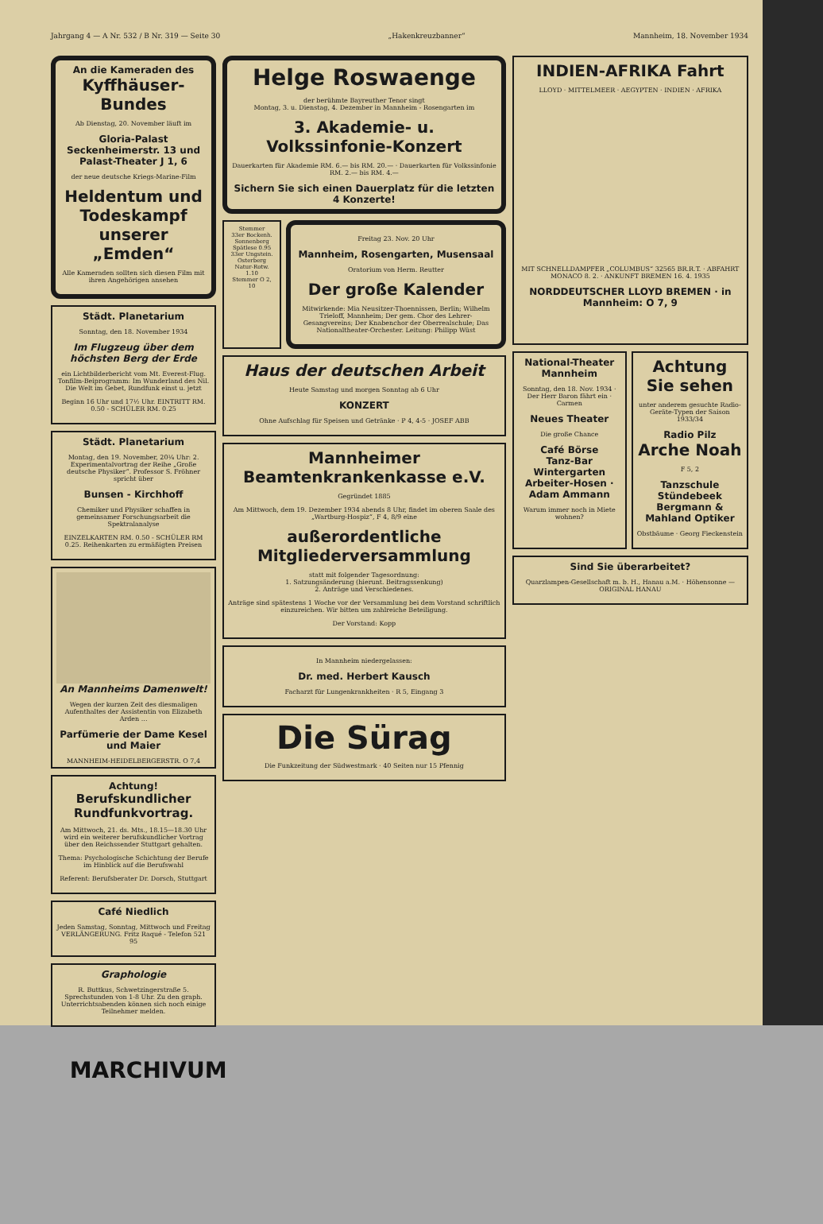Jahrgang 4 — A Nr. 532 / B Nr. 319 — Seite 30 „Hakenkreuzbanner“Mannheim, 18. November 1934
An die Kameraden des
Kyffhäuser-Bundes
Ab Dienstag, 20. November läuft im
Gloria-Palast Seckenheimerstr. 13 und Palast-Theater J 1, 6
der neue deutsche Kriegs-Marine-Film
Heldentum und Todeskampf unserer „Emden“
Alle Kameraden sollten sich diesen Film mit ihren Angehörigen ansehen
Städt. Planetarium
Sonntag, den 18. November 1934
Im Flugzeug über dem höchsten Berg der Erde
ein Lichtbilderbericht vom Mt. Everest-Flug. Tonfilm-Beiprogramm: Im Wunderland des Nil. Die Welt im Gebet, Rundfunk einst u. jetzt
Beginn 16 Uhr und 17½ Uhr. EINTRITT RM. 0.50 - SCHÜLER RM. 0.25
Städt. Planetarium
Montag, den 19. November, 20¼ Uhr: 2. Experimentalvortrag der Reihe „Große deutsche Physiker“. Professor S. Fröhner spricht über
Bunsen - Kirchhoff
Chemiker und Physiker schaffen in gemeinsamer Forschungsarbeit die Spektralanalyse
EINZELKARTEN RM. 0.50 - SCHÜLER RM 0.25. Reihenkarten zu ermäßigten Preisen
An Mannheims Damenwelt!
Wegen der kurzen Zeit des diesmaligen Aufenthaltes der Assistentin von Elizabeth Arden ...
Parfümerie der Dame Kesel und Maier
MANNHEIM-HEIDELBERGERSTR. O 7,4
Achtung!
Berufskundlicher Rundfunkvortrag.
Am Mittwoch, 21. ds. Mts., 18.15—18.30 Uhr wird ein weiterer berufskundlicher Vortrag über den Reichssender Stuttgart gehalten.
Thema: Psychologische Schichtung der Berufe im Hinblick auf die Berufswahl
Referent: Berufsberater Dr. Dorsch, Stuttgart
Café Niedlich
Jeden Samstag, Sonntag, Mittwoch und Freitag VERLÄNGERUNG. Fritz Raqué - Telefon 521 95
Graphologie
R. Buttkus, Schwetzingerstraße 5. Sprechstunden von 1-8 Uhr. Zu den graph. Unterrichtsabenden können sich noch einige Teilnehmer melden.
Helge Roswaenge
der berühmte Bayreuther Tenor singt
Montag, 3. u. Dienstag, 4. Dezember in Mannheim - Rosengarten im
3. Akademie- u. Volkssinfonie-Konzert
Dauerkarten für Akademie RM. 6.— bis RM. 20.— · Dauerkarten für Volkssinfonie RM. 2.— bis RM. 4.—
Sichern Sie sich einen Dauerplatz für die letzten 4 Konzerte!
Stemmer
33er Bockenh. Sonnenberg Spätlese 0.95
33er Ungstein. Osterberg Natur-Rotw. 1.10
Stemmer O 2, 10
Freitag 23. Nov. 20 Uhr
Mannheim, Rosengarten, Musensaal
Oratorium von Herm. Reutter
Der große Kalender
Mitwirkende: Mia Neusitzer-Thoennissen, Berlin; Wilhelm Trieloff, Mannheim; Der gem. Chor des Lehrer-Gesangvereins; Der Knabenchor der Oberrealschule; Das Nationaltheater-Orchester. Leitung: Philipp Wüst
Haus der deutschen Arbeit
Heute Samstag und morgen Sonntag ab 6 Uhr
KONZERT
Ohne Aufschlag für Speisen und Getränke · P 4, 4-5 · JOSEF ABB
Mannheimer Beamtenkrankenkasse e.V.
Gegründet 1885
Am Mittwoch, dem 19. Dezember 1934 abends 8 Uhr, findet im oberen Saale des „Wartburg-Hospiz“, F 4, 8/9 eine
außerordentliche Mitgliederversammlung
statt mit folgender Tagesordnung:
1. Satzungsänderung (hierunt. Beitragssenkung)
2. Anträge und Verschiedenes.
Anträge sind spätestens 1 Woche vor der Versammlung bei dem Vorstand schriftlich einzureichen. Wir bitten um zahlreiche Beteiligung.
Der Vorstand: Kopp
In Mannheim niedergelassen:
Dr. med. Herbert Kausch
Facharzt für Lungenkrankheiten · R 5, Eingang 3
Die Sürag
Die Funkzeitung der Südwestmark · 40 Seiten nur 15 Pfennig
INDIEN-AFRIKA Fahrt
LLOYD · MITTELMEER · AEGYPTEN · INDIEN · AFRIKA
MIT SCHNELLDAMPFER „COLUMBUS“ 32565 BR.R.T. · ABFAHRT MONACO 8. 2. · ANKUNFT BREMEN 16. 4. 1935
NORDDEUTSCHER LLOYD BREMEN · in Mannheim: O 7, 9
National-Theater Mannheim
Sonntag, den 18. Nov. 1934 · Der Herr Baron fährt ein · Carmen
Neues Theater
Die große Chance
Café Börse
Tanz-Bar Wintergarten
Arbeiter-Hosen · Adam Ammann
Warum immer noch in Miete wohnen?
Achtung Sie sehen
unter anderem gesuchte Radio-Geräte-Typen der Saison 1933/34
Radio Pilz
Arche Noah
F 5, 2
Tanzschule Stündebeek
Bergmann & Mahland Optiker
Obstbäume · Georg Fieckenstein
Sind Sie überarbeitet?
Quarzlampen-Gesellschaft m. b. H., Hanau a.M. · Höhensonne — ORIGINAL HANAU
MARCHIVUM